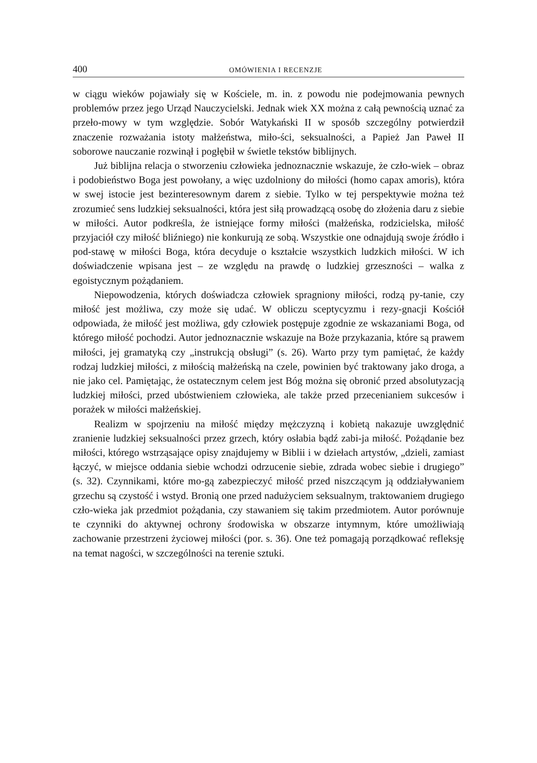400 OMÓWIENIA I RECENZJE
w ciągu wieków pojawiały się w Kościele, m. in. z powodu nie podejmowania pewnych problemów przez jego Urząd Nauczycielski. Jednak wiek XX można z całą pewnością uznać za przeło-mowy w tym względzie. Sobór Watykański II w sposób szczególny potwierdził znaczenie rozważania istoty małżeństwa, miło-ści, seksualności, a Papież Jan Paweł II soborowe nauczanie rozwinął i pogłębił w świetle tekstów biblijnych.
Już biblijna relacja o stworzeniu człowieka jednoznacznie wskazuje, że czło-wiek – obraz i podobieństwo Boga jest powołany, a więc uzdolniony do miłości (homo capax amoris), która w swej istocie jest bezinteresownym darem z siebie. Tylko w tej perspektywie można też zrozumieć sens ludzkiej seksualności, która jest siłą prowadzącą osobę do złożenia daru z siebie w miłości. Autor podkreśla, że istniejące formy miłości (małżeńska, rodzicielska, miłość przyjaciół czy miłość bliźniego) nie konkurują ze sobą. Wszystkie one odnajdują swoje źródło i pod-stawę w miłości Boga, która decyduje o kształcie wszystkich ludzkich miłości. W ich doświadczenie wpisana jest – ze względu na prawdę o ludzkiej grzeszności – walka z egoistycznym pożądaniem.
Niepowodzenia, których doświadcza człowiek spragniony miłości, rodzą py-tanie, czy miłość jest możliwa, czy może się udać. W obliczu sceptycyzmu i rezy-gnacji Kościół odpowiada, że miłość jest możliwa, gdy człowiek postępuje zgodnie ze wskazaniami Boga, od którego miłość pochodzi. Autor jednoznacznie wskazuje na Boże przykazania, które są prawem miłości, jej gramatyką czy „instrukcją obsługi” (s. 26). Warto przy tym pamiętać, że każdy rodzaj ludzkiej miłości, z miłością małżeńską na czele, powinien być traktowany jako droga, a nie jako cel. Pamiętając, że ostatecznym celem jest Bóg można się obronić przed absolutyzacją ludzkiej miłości, przed ubóstwieniem człowieka, ale także przed przecenianiem sukcesów i porażek w miłości małżeńskiej.
Realizm w spojrzeniu na miłość między mężczyzną i kobietą nakazuje uwzględnić zranienie ludzkiej seksualności przez grzech, który osłabia bądź zabi-ja miłość. Pożądanie bez miłości, którego wstrząsające opisy znajdujemy w Biblii i w dziełach artystów, „dzieli, zamiast łączyć, w miejsce oddania siebie wchodzi odrzucenie siebie, zdrada wobec siebie i drugiego” (s. 32). Czynnikami, które mo-gą zabezpieczyć miłość przed niszczącym ją oddziaływaniem grzechu są czystość i wstyd. Bronią one przed nadużyciem seksualnym, traktowaniem drugiego czło-wieka jak przedmiot pożądania, czy stawaniem się takim przedmiotem. Autor porównuje te czynniki do aktywnej ochrony środowiska w obszarze intymnym, które umożliwiają zachowanie przestrzeni życiowej miłości (por. s. 36). One też pomagają porządkować refleksję na temat nagości, w szczególności na terenie sztuki.